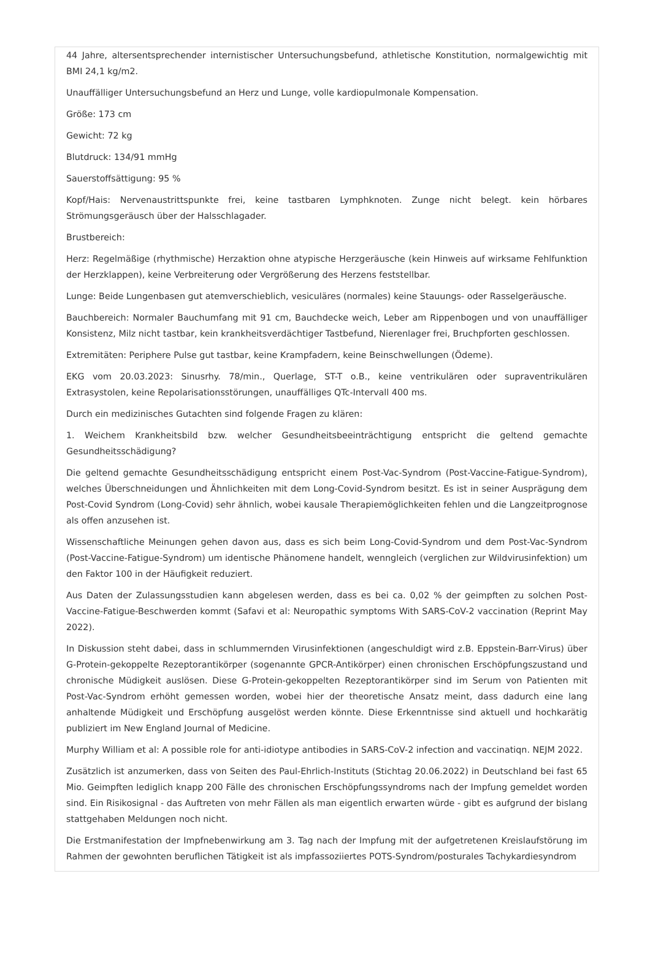44 Jahre, altersentsprechender internistischer Untersuchungsbefund, athletische Konstitution, normalgewichtig mit BMI 24,1 kg/m2.
Unauffälliger Untersuchungsbefund an Herz und Lunge, volle kardiopulmonale Kompensation.
Größe: 173 cm
Gewicht: 72 kg
Blutdruck: 134/91 mmHg
Sauerstoffsättigung: 95 %
Kopf/Hais: Nervenaustrittspunkte frei, keine tastbaren Lymphknoten. Zunge nicht belegt. kein hörbares Strömungsgeräusch über der Halsschlagader.
Brustbereich:
Herz: Regelmäßige (rhythmische) Herzaktion ohne atypische Herzgeräusche (kein Hinweis auf wirksame Fehlfunktion der Herzklappen), keine Verbreiterung oder Vergrößerung des Herzens feststellbar.
Lunge: Beide Lungenbasen gut atemverschieblich, vesiculäres (normales) keine Stauungs- oder Rasselgeräusche.
Bauchbereich: Normaler Bauchumfang mit 91 cm, Bauchdecke weich, Leber am Rippenbogen und von unauffälliger Konsistenz, Milz nicht tastbar, kein krankheitsverdächtiger Tastbefund, Nierenlager frei, Bruchpforten geschlossen.
Extremitäten: Periphere Pulse gut tastbar, keine Krampfadern, keine Beinschwellungen (Ödeme).
EKG vom 20.03.2023: Sinusrhy. 78/min., Querlage, ST-T o.B., keine ventrikulären oder supraventrikulären Extrasystolen, keine Repolarisationsstörungen, unauffälliges QTc-Intervall 400 ms.
Durch ein medizinisches Gutachten sind folgende Fragen zu klären:
1. Weichem Krankheitsbild bzw. welcher Gesundheitsbeeinträchtigung entspricht die geltend gemachte Gesundheitsschädigung?
Die geltend gemachte Gesundheitsschädigung entspricht einem Post-Vac-Syndrom (Post-Vaccine-Fatigue-Syndrom), welches Überschneidungen und Ähnlichkeiten mit dem Long-Covid-Syndrom besitzt. Es ist in seiner Ausprägung dem Post-Covid Syndrom (Long-Covid) sehr ähnlich, wobei kausale Therapiemöglichkeiten fehlen und die Langzeitprognose als offen anzusehen ist.
Wissenschaftliche Meinungen gehen davon aus, dass es sich beim Long-Covid-Syndrom und dem Post-Vac-Syndrom (Post-Vaccine-Fatigue-Syndrom) um identische Phänomene handelt, wenngleich (verglichen zur Wildvirusinfektion) um den Faktor 100 in der Häufigkeit reduziert.
Aus Daten der Zulassungsstudien kann abgelesen werden, dass es bei ca. 0,02 % der geimpften zu solchen Post-Vaccine-Fatigue-Beschwerden kommt (Safavi et al: Neuropathic symptoms With SARS-CoV-2 vaccination (Reprint May 2022).
In Diskussion steht dabei, dass in schlummernden Virusinfektionen (angeschuldigt wird z.B. Eppstein-Barr-Virus) über G-Protein-gekoppelte Rezeptorantikörper (sogenannte GPCR-Antikörper) einen chronischen Erschöpfungszustand und chronische Müdigkeit auslösen. Diese G-Protein-gekoppelten Rezeptorantikörper sind im Serum von Patienten mit Post-Vac-Syndrom erhöht gemessen worden, wobei hier der theoretische Ansatz meint, dass dadurch eine lang anhaltende Müdigkeit und Erschöpfung ausgelöst werden könnte. Diese Erkenntnisse sind aktuell und hochkarätig publiziert im New England Journal of Medicine.
Murphy William et al: A possible role for anti-idiotype antibodies in SARS-CoV-2 infection and vaccinatiqn. NEJM 2022.
Zusätzlich ist anzumerken, dass von Seiten des Paul-Ehrlich-lnstituts (Stichtag 20.06.2022) in Deutschland bei fast 65 Mio. Geimpften lediglich knapp 200 Fälle des chronischen Erschöpfungssyndroms nach der Impfung gemeldet worden sind. Ein Risikosignal - das Auftreten von mehr Fällen als man eigentlich erwarten würde - gibt es aufgrund der bislang stattgehaben Meldungen noch nicht.
Die Erstmanifestation der Impfnebenwirkung am 3. Tag nach der Impfung mit der aufgetretenen Kreislaufstörung im Rahmen der gewohnten beruflichen Tätigkeit ist als impfassoziiertes POTS-Syndrom/posturales Tachykardiesyndrom